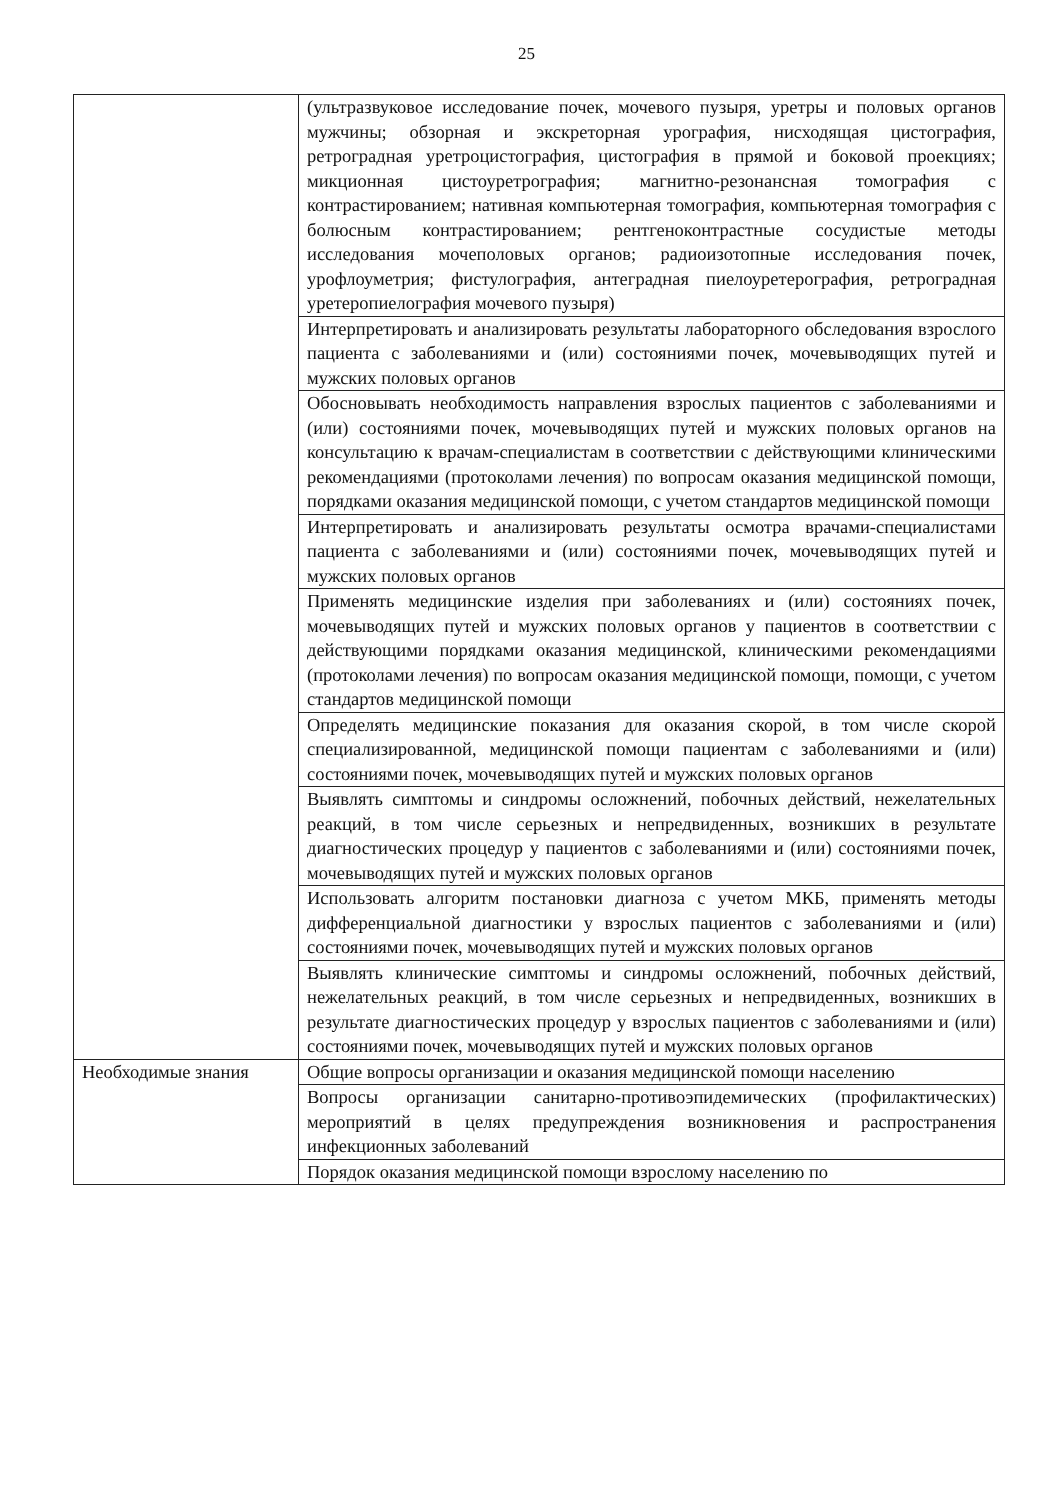25
| | (ультразвуковое исследование почек, мочевого пузыря, уретры и половых органов мужчины; обзорная и экскреторная урография, нисходящая цистография, ретроградная уретроцистография, цистография в прямой и боковой проекциях; микционная цистоуретрография; магнитно-резонансная томография с контрастированием; нативная компьютерная томография, компьютерная томография с болюсным контрастированием; рентгеноконтрастные сосудистые методы исследования мочеполовых органов; радиоизотопные исследования почек, урофлоуметрия; фистулография, антеградная пиелоуретерография, ретроградная уретеропиелография мочевого пузыря) |
| | Интерпретировать и анализировать результаты лабораторного обследования взрослого пациента с заболеваниями и (или) состояниями почек, мочевыводящих путей и мужских половых органов |
| | Обосновывать необходимость направления взрослых пациентов с заболеваниями и (или) состояниями почек, мочевыводящих путей и мужских половых органов на консультацию к врачам-специалистам в соответствии с действующими клиническими рекомендациями (протоколами лечения) по вопросам оказания медицинской помощи, порядками оказания медицинской помощи, с учетом стандартов медицинской помощи |
| | Интерпретировать и анализировать результаты осмотра врачами-специалистами пациента с заболеваниями и (или) состояниями почек, мочевыводящих путей и мужских половых органов |
| | Применять медицинские изделия при заболеваниях и (или) состояниях почек, мочевыводящих путей и мужских половых органов у пациентов в соответствии с действующими порядками оказания медицинской, клиническими рекомендациями (протоколами лечения) по вопросам оказания медицинской помощи, помощи, с учетом стандартов медицинской помощи |
| | Определять медицинские показания для оказания скорой, в том числе скорой специализированной, медицинской помощи пациентам с заболеваниями и (или) состояниями почек, мочевыводящих путей и мужских половых органов |
| | Выявлять симптомы и синдромы осложнений, побочных действий, нежелательных реакций, в том числе серьезных и непредвиденных, возникших в результате диагностических процедур у пациентов с заболеваниями и (или) состояниями почек, мочевыводящих путей и мужских половых органов |
| | Использовать алгоритм постановки диагноза с учетом МКБ, применять методы дифференциальной диагностики у взрослых пациентов с заболеваниями и (или) состояниями почек, мочевыводящих путей и мужских половых органов |
| | Выявлять клинические симптомы и синдромы осложнений, побочных действий, нежелательных реакций, в том числе серьезных и непредвиденных, возникших в результате диагностических процедур у взрослых пациентов с заболеваниями и (или) состояниями почек, мочевыводящих путей и мужских половых органов |
| Необходимые знания | Общие вопросы организации и оказания медицинской помощи населению |
| | Вопросы организации санитарно-противоэпидемических (профилактических) мероприятий в целях предупреждения возникновения и распространения инфекционных заболеваний |
| | Порядок оказания медицинской помощи взрослому населению по |